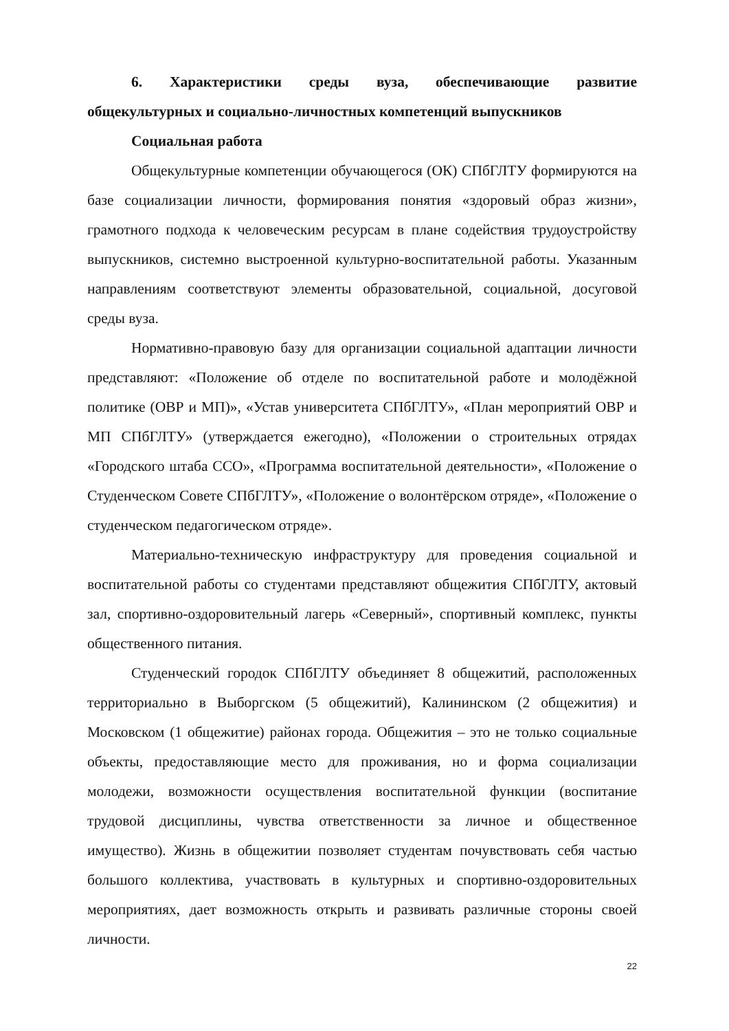6. Характеристики среды вуза, обеспечивающие развитие общекультурных и социально-личностных компетенций выпускников
Социальная работа
Общекультурные компетенции обучающегося (ОК) СПбГЛТУ формируются на базе социализации личности, формирования понятия «здоровый образ жизни», грамотного подхода к человеческим ресурсам в плане содействия трудоустройству выпускников, системно выстроенной культурно-воспитательной работы. Указанным направлениям соответствуют элементы образовательной, социальной, досуговой среды вуза.
Нормативно-правовую базу для организации социальной адаптации личности представляют: «Положение об отделе по воспитательной работе и молодёжной политике (ОВР и МП)», «Устав университета СПбГЛТУ», «План мероприятий ОВР и МП СПбГЛТУ» (утверждается ежегодно), «Положении о строительных отрядах «Городского штаба ССО», «Программа воспитательной деятельности», «Положение о Студенческом Совете СПбГЛТУ», «Положение о волонтёрском отряде», «Положение о студенческом педагогическом отряде».
Материально-техническую инфраструктуру для проведения социальной и воспитательной работы со студентами представляют общежития СПбГЛТУ, актовый зал, спортивно-оздоровительный лагерь «Северный», спортивный комплекс, пункты общественного питания.
Студенческий городок СПбГЛТУ объединяет 8 общежитий, расположенных территориально в Выборгском (5 общежитий), Калининском (2 общежития) и Московском (1 общежитие) районах города. Общежития – это не только социальные объекты, предоставляющие место для проживания, но и форма социализации молодежи, возможности осуществления воспитательной функции (воспитание трудовой дисциплины, чувства ответственности за личное и общественное имущество). Жизнь в общежитии позволяет студентам почувствовать себя частью большого коллектива, участвовать в культурных и спортивно-оздоровительных мероприятиях, дает возможность открыть и развивать различные стороны своей личности.
22